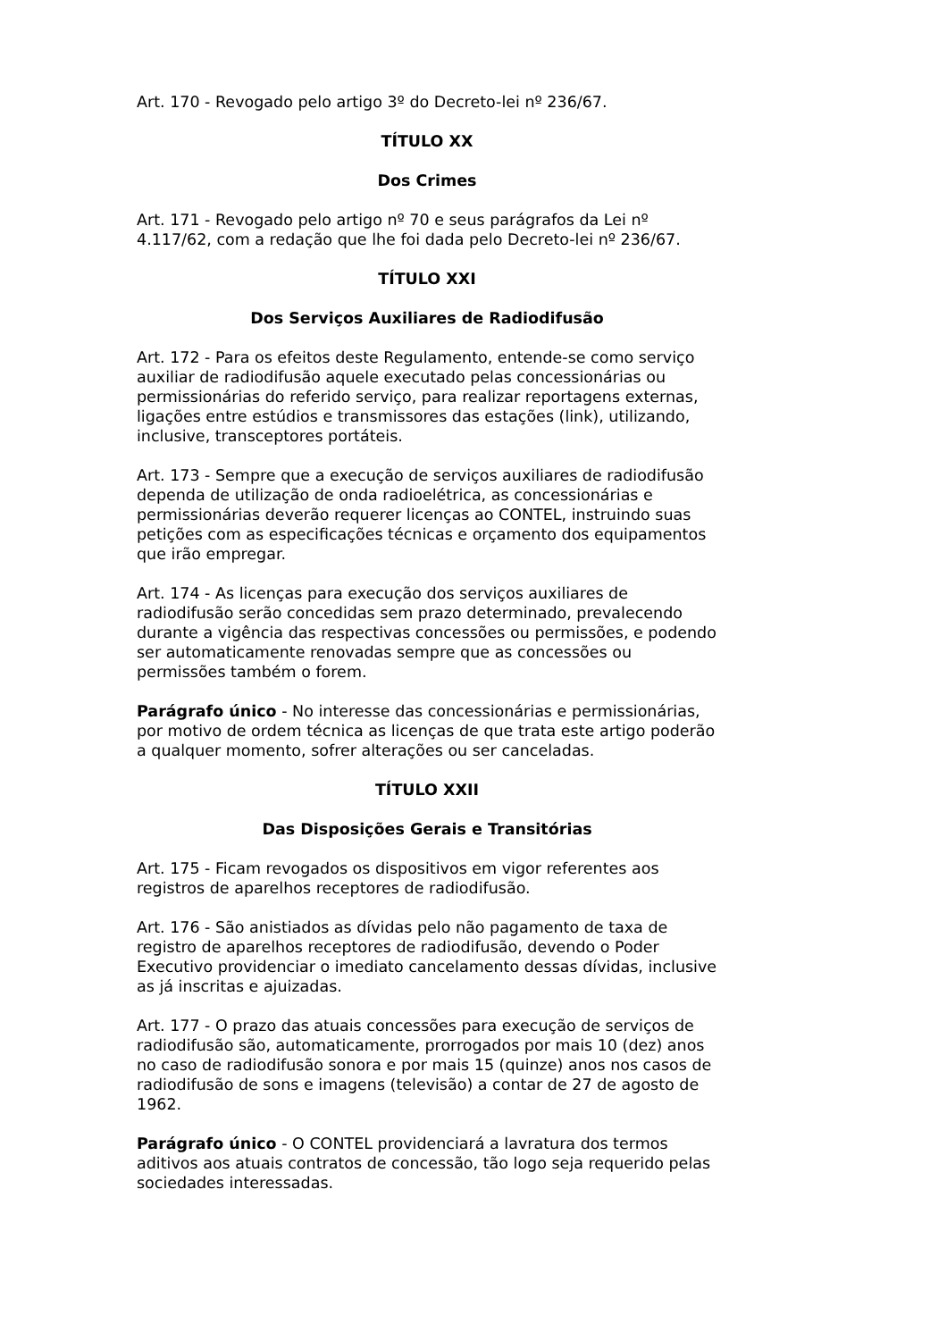Art. 170 - Revogado pelo artigo 3º do Decreto-lei nº 236/67.
TÍTULO XX
Dos Crimes
Art. 171 - Revogado pelo artigo nº 70 e seus parágrafos da Lei nº 4.117/62, com a redação que lhe foi dada pelo Decreto-lei nº 236/67.
TÍTULO XXI
Dos Serviços Auxiliares de Radiodifusão
Art. 172 - Para os efeitos deste Regulamento, entende-se como serviço auxiliar de radiodifusão aquele executado pelas concessionárias ou permissionárias do referido serviço, para realizar reportagens externas, ligações entre estúdios e transmissores das estações (link), utilizando, inclusive, transceptores portáteis.
Art. 173 - Sempre que a execução de serviços auxiliares de radiodifusão dependa de utilização de onda radioelétrica, as concessionárias e permissionárias deverão requerer licenças ao CONTEL, instruindo suas petições com as especificações técnicas e orçamento dos equipamentos que irão empregar.
Art. 174 - As licenças para execução dos serviços auxiliares de radiodifusão serão concedidas sem prazo determinado, prevalecendo durante a vigência das respectivas concessões ou permissões, e podendo ser automaticamente renovadas sempre que as concessões ou permissões também o forem.
Parágrafo único - No interesse das concessionárias e permissionárias, por motivo de ordem técnica as licenças de que trata este artigo poderão a qualquer momento, sofrer alterações ou ser canceladas.
TÍTULO XXII
Das Disposições Gerais e Transitórias
Art. 175 - Ficam revogados os dispositivos em vigor referentes aos registros de aparelhos receptores de radiodifusão.
Art. 176 - São anistiados as dívidas pelo não pagamento de taxa de registro de aparelhos receptores de radiodifusão, devendo o Poder Executivo providenciar o imediato cancelamento dessas dívidas, inclusive as já inscritas e ajuizadas.
Art. 177 - O prazo das atuais concessões para execução de serviços de radiodifusão são, automaticamente, prorrogados por mais 10 (dez) anos no caso de radiodifusão sonora e por mais 15 (quinze) anos nos casos de radiodifusão de sons e imagens (televisão) a contar de 27 de agosto de 1962.
Parágrafo único - O CONTEL providenciará a lavratura dos termos aditivos aos atuais contratos de concessão, tão logo seja requerido pelas sociedades interessadas.